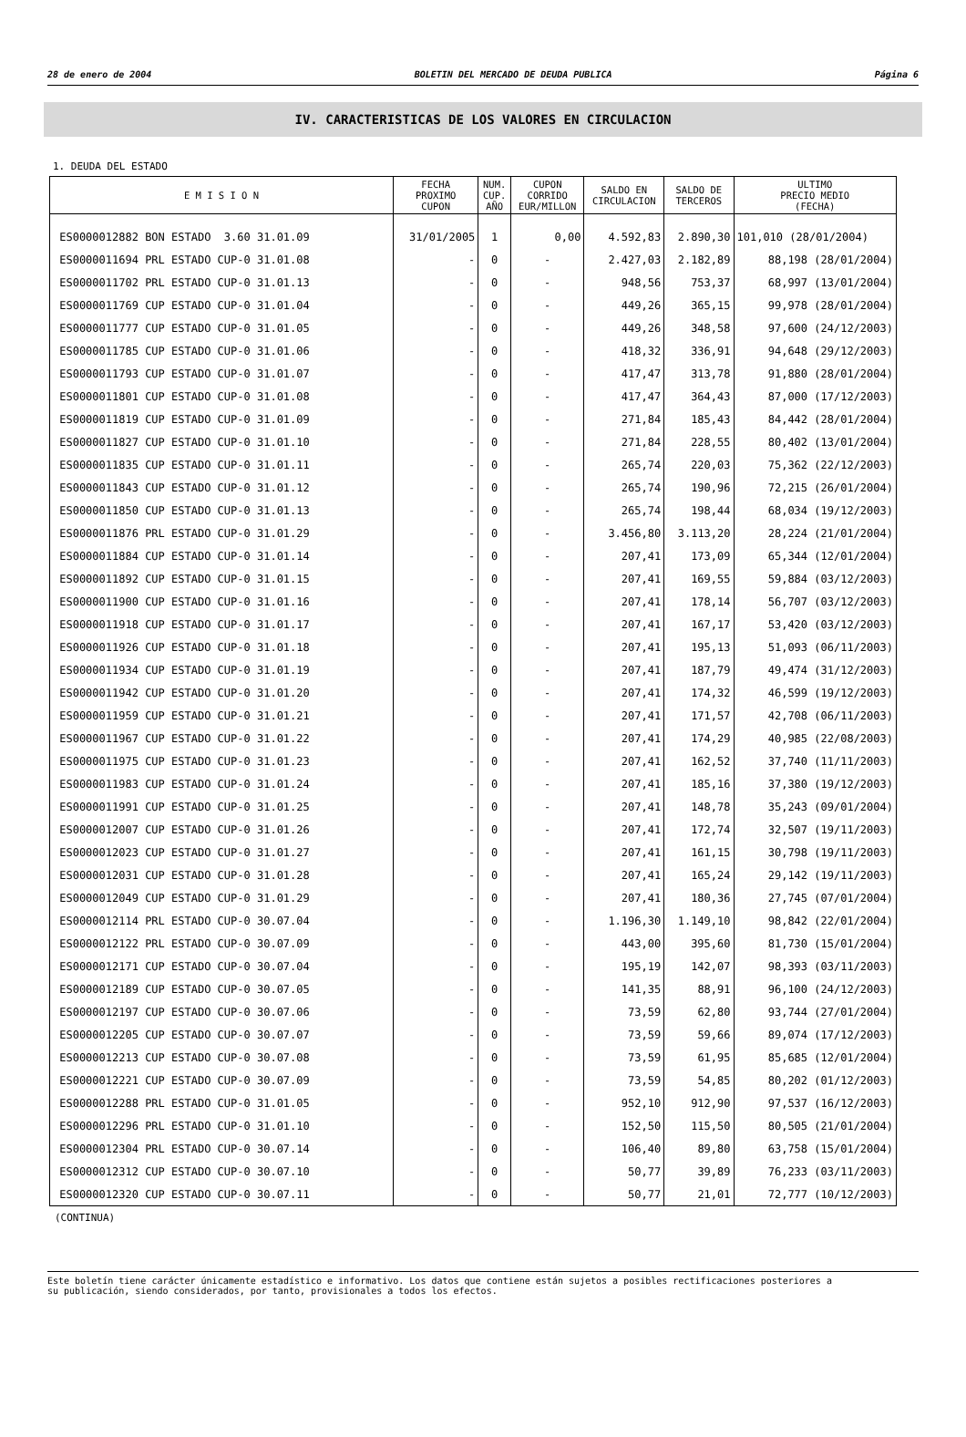28 de enero de 2004 BOLETIN DEL MERCADO DE DEUDA PUBLICA Página 6
IV. CARACTERISTICAS DE LOS VALORES EN CIRCULACION
1. DEUDA DEL ESTADO
| E M I S I O N | FECHA PROXIMO CUPON | NUM. CUP. AÑO | CUPON CORRIDO EUR/MILLON | SALDO EN CIRCULACION | SALDO DE TERCEROS | ULTIMO PRECIO MEDIO (FECHA) |
| --- | --- | --- | --- | --- | --- | --- |
| ES0000012882 BON ESTADO 3.60 31.01.09 | 31/01/2005 | 1 | 0,00 | 4.592,83 | 2.890,30 | 101,010 (28/01/2004) |
| ES0000011694 PRL ESTADO CUP-0 31.01.08 | - | 0 | - | 2.427,03 | 2.182,89 | 88,198 (28/01/2004) |
| ES0000011702 PRL ESTADO CUP-0 31.01.13 | - | 0 | - | 948,56 | 753,37 | 68,997 (13/01/2004) |
| ES0000011769 CUP ESTADO CUP-0 31.01.04 | - | 0 | - | 449,26 | 365,15 | 99,978 (28/01/2004) |
| ES0000011777 CUP ESTADO CUP-0 31.01.05 | - | 0 | - | 449,26 | 348,58 | 97,600 (24/12/2003) |
| ES0000011785 CUP ESTADO CUP-0 31.01.06 | - | 0 | - | 418,32 | 336,91 | 94,648 (29/12/2003) |
| ES0000011793 CUP ESTADO CUP-0 31.01.07 | - | 0 | - | 417,47 | 313,78 | 91,880 (28/01/2004) |
| ES0000011801 CUP ESTADO CUP-0 31.01.08 | - | 0 | - | 417,47 | 364,43 | 87,000 (17/12/2003) |
| ES0000011819 CUP ESTADO CUP-0 31.01.09 | - | 0 | - | 271,84 | 185,43 | 84,442 (28/01/2004) |
| ES0000011827 CUP ESTADO CUP-0 31.01.10 | - | 0 | - | 271,84 | 228,55 | 80,402 (13/01/2004) |
| ES0000011835 CUP ESTADO CUP-0 31.01.11 | - | 0 | - | 265,74 | 220,03 | 75,362 (22/12/2003) |
| ES0000011843 CUP ESTADO CUP-0 31.01.12 | - | 0 | - | 265,74 | 190,96 | 72,215 (26/01/2004) |
| ES0000011850 CUP ESTADO CUP-0 31.01.13 | - | 0 | - | 265,74 | 198,44 | 68,034 (19/12/2003) |
| ES0000011876 PRL ESTADO CUP-0 31.01.29 | - | 0 | - | 3.456,80 | 3.113,20 | 28,224 (21/01/2004) |
| ES0000011884 CUP ESTADO CUP-0 31.01.14 | - | 0 | - | 207,41 | 173,09 | 65,344 (12/01/2004) |
| ES0000011892 CUP ESTADO CUP-0 31.01.15 | - | 0 | - | 207,41 | 169,55 | 59,884 (03/12/2003) |
| ES0000011900 CUP ESTADO CUP-0 31.01.16 | - | 0 | - | 207,41 | 178,14 | 56,707 (03/12/2003) |
| ES0000011918 CUP ESTADO CUP-0 31.01.17 | - | 0 | - | 207,41 | 167,17 | 53,420 (03/12/2003) |
| ES0000011926 CUP ESTADO CUP-0 31.01.18 | - | 0 | - | 207,41 | 195,13 | 51,093 (06/11/2003) |
| ES0000011934 CUP ESTADO CUP-0 31.01.19 | - | 0 | - | 207,41 | 187,79 | 49,474 (31/12/2003) |
| ES0000011942 CUP ESTADO CUP-0 31.01.20 | - | 0 | - | 207,41 | 174,32 | 46,599 (19/12/2003) |
| ES0000011959 CUP ESTADO CUP-0 31.01.21 | - | 0 | - | 207,41 | 171,57 | 42,708 (06/11/2003) |
| ES0000011967 CUP ESTADO CUP-0 31.01.22 | - | 0 | - | 207,41 | 174,29 | 40,985 (22/08/2003) |
| ES0000011975 CUP ESTADO CUP-0 31.01.23 | - | 0 | - | 207,41 | 162,52 | 37,740 (11/11/2003) |
| ES0000011983 CUP ESTADO CUP-0 31.01.24 | - | 0 | - | 207,41 | 185,16 | 37,380 (19/12/2003) |
| ES0000011991 CUP ESTADO CUP-0 31.01.25 | - | 0 | - | 207,41 | 148,78 | 35,243 (09/01/2004) |
| ES0000012007 CUP ESTADO CUP-0 31.01.26 | - | 0 | - | 207,41 | 172,74 | 32,507 (19/11/2003) |
| ES0000012023 CUP ESTADO CUP-0 31.01.27 | - | 0 | - | 207,41 | 161,15 | 30,798 (19/11/2003) |
| ES0000012031 CUP ESTADO CUP-0 31.01.28 | - | 0 | - | 207,41 | 165,24 | 29,142 (19/11/2003) |
| ES0000012049 CUP ESTADO CUP-0 31.01.29 | - | 0 | - | 207,41 | 180,36 | 27,745 (07/01/2004) |
| ES0000012114 PRL ESTADO CUP-0 30.07.04 | - | 0 | - | 1.196,30 | 1.149,10 | 98,842 (22/01/2004) |
| ES0000012122 PRL ESTADO CUP-0 30.07.09 | - | 0 | - | 443,00 | 395,60 | 81,730 (15/01/2004) |
| ES0000012171 CUP ESTADO CUP-0 30.07.04 | - | 0 | - | 195,19 | 142,07 | 98,393 (03/11/2003) |
| ES0000012189 CUP ESTADO CUP-0 30.07.05 | - | 0 | - | 141,35 | 88,91 | 96,100 (24/12/2003) |
| ES0000012197 CUP ESTADO CUP-0 30.07.06 | - | 0 | - | 73,59 | 62,80 | 93,744 (27/01/2004) |
| ES0000012205 CUP ESTADO CUP-0 30.07.07 | - | 0 | - | 73,59 | 59,66 | 89,074 (17/12/2003) |
| ES0000012213 CUP ESTADO CUP-0 30.07.08 | - | 0 | - | 73,59 | 61,95 | 85,685 (12/01/2004) |
| ES0000012221 CUP ESTADO CUP-0 30.07.09 | - | 0 | - | 73,59 | 54,85 | 80,202 (01/12/2003) |
| ES0000012288 PRL ESTADO CUP-0 31.01.05 | - | 0 | - | 952,10 | 912,90 | 97,537 (16/12/2003) |
| ES0000012296 PRL ESTADO CUP-0 31.01.10 | - | 0 | - | 152,50 | 115,50 | 80,505 (21/01/2004) |
| ES0000012304 PRL ESTADO CUP-0 30.07.14 | - | 0 | - | 106,40 | 89,80 | 63,758 (15/01/2004) |
| ES0000012312 CUP ESTADO CUP-0 30.07.10 | - | 0 | - | 50,77 | 39,89 | 76,233 (03/11/2003) |
| ES0000012320 CUP ESTADO CUP-0 30.07.11 | - | 0 | - | 50,77 | 21,01 | 72,777 (10/12/2003) |
(CONTINUA)
Este boletín tiene carácter únicamente estadístico e informativo. Los datos que contiene están sujetos a posibles rectificaciones posteriores a
su publicación, siendo considerados, por tanto, provisionales a todos los efectos.